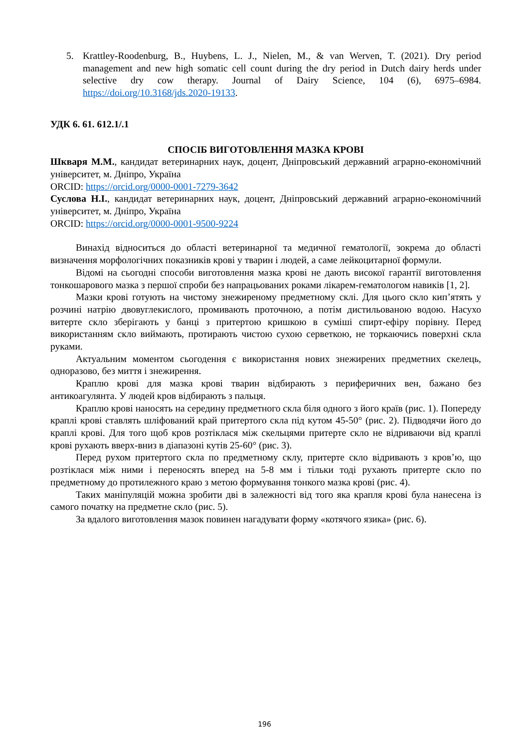5. Krattley-Roodenburg, B., Huybens, L. J., Nielen, M., & van Werven, T. (2021). Dry period management and new high somatic cell count during the dry period in Dutch dairy herds under selective dry cow therapy. Journal of Dairy Science, 104 (6), 6975–6984. https://doi.org/10.3168/jds.2020-19133.
УДК 6. 61. 612.1/.1
СПОСІБ ВИГОТОВЛЕННЯ МАЗКА КРОВІ
Шкваря М.М., кандидат ветеринарних наук, доцент, Дніпровський державний аграрно-економічний університет, м. Дніпро, Україна
ORCID: https://orcid.org/0000-0001-7279-3642
Суслова Н.І., кандидат ветеринарних наук, доцент, Дніпровський державний аграрно-економічний університет, м. Дніпро, Україна
ORCID: https://orcid.org/0000-0001-9500-9224
Винахід відноситься до області ветеринарної та медичної гематології, зокрема до області визначення морфологічних показників крові у тварин і людей, а саме лейкоцитарної формули.
Відомі на сьогодні способи виготовлення мазка крові не дають високої гарантії виготовлення тонкошарового мазка з першої спроби без напрацьованих роками лікарем-гематологом навиків [1, 2].
Мазки крові готують на чистому знежиреному предметному склі. Для цього скло кип’ятять у розчині натрію двовуглекислого, промивають проточною, а потім дистильованою водою. Насухо витерте скло зберігають у банці з притертою кришкою в суміші спирт-ефіру порівну. Перед використанням скло виймають, протирають чистою сухою серветкою, не торкаючись поверхні скла руками.
Актуальним моментом сьогодення є використання нових знежирених предметних скелець, одноразово, без миття і знежирення.
Краплю крові для мазка крові тварин відбирають з периферичних вен, бажано без антикоагулянта. У людей кров відбирають з пальця.
Краплю крові наносять на середину предметного скла біля одного з його країв (рис. 1). Попереду краплі крові ставлять шліфований край притертого скла під кутом 45-50° (рис. 2). Підводячи його до краплі крові. Для того щоб кров розтіклася між скельцями притерте скло не відриваючи від краплі крові рухають вверх-вниз в діапазоні кутів 25-60° (рис. 3).
Перед рухом притертого скла по предметному склу, притерте скло відривають з кров’ю, що розтіклася між ними і переносять вперед на 5-8 мм і тільки тоді рухають притерте скло по предметному до протилежного краю з метою формування тонкого мазка крові (рис. 4).
Таких маніпуляцій можна зробити дві в залежності від того яка крапля крові була нанесена із самого початку на предметне скло (рис. 5).
За вдалого виготовлення мазок повинен нагадувати форму «котячого язика» (рис. 6).
196